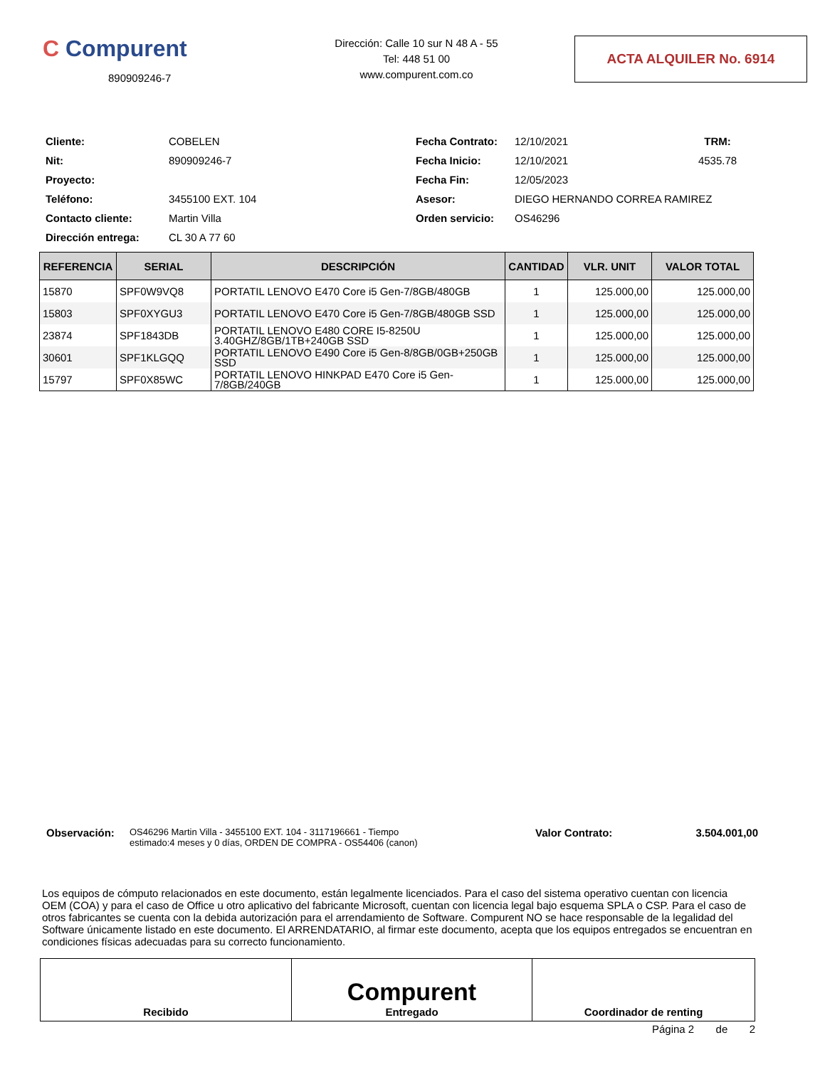C Compurent
890909246-7
Dirección: Calle 10 sur N 48 A - 55
Tel: 448 51 00
www.compurent.com.co
ACTA ALQUILER No. 6914
Cliente: COBELEN Fecha Contrato: 12/10/2021 TRM: Nit: 890909246-7 Fecha Inicio: 12/10/2021 4535.78 Proyecto: Fecha Fin: 12/05/2023 Teléfono: 3455100 EXT. 104 Asesor: DIEGO HERNANDO CORREA RAMIREZ Contacto cliente: Martin Villa Orden servicio: OS46296 Dirección entrega: CL 30 A 77 60
| REFERENCIA | SERIAL | DESCRIPCIÓN | CANTIDAD | VLR. UNIT | VALOR TOTAL |
| --- | --- | --- | --- | --- | --- |
| 15870 | SPF0W9VQ8 | PORTATIL LENOVO E470 Core i5 Gen-7/8GB/480GB | 1 | 125.000,00 | 125.000,00 |
| 15803 | SPF0XYGU3 | PORTATIL LENOVO E470 Core i5 Gen-7/8GB/480GB SSD | 1 | 125.000,00 | 125.000,00 |
| 23874 | SPF1843DB | PORTATIL LENOVO E480 CORE I5-8250U 3.40GHZ/8GB/1TB+240GB SSD | 1 | 125.000,00 | 125.000,00 |
| 30601 | SPF1KLGQQ | PORTATIL LENOVO E490 Core i5 Gen-8/8GB/0GB+250GB SSD | 1 | 125.000,00 | 125.000,00 |
| 15797 | SPF0X85WC | PORTATIL LENOVO HINKPAD E470 Core i5 Gen-7/8GB/240GB | 1 | 125.000,00 | 125.000,00 |
Observación: OS46296 Martin Villa - 3455100 EXT. 104 - 3117196661 - Tiempo estimado:4 meses y 0 días, ORDEN DE COMPRA - OS54406 (canon) Valor Contrato: 3.504.001,00
Los equipos de cómputo relacionados en este documento, están legalmente licenciados. Para el caso del sistema operativo cuentan con licencia OEM (COA) y para el caso de Office u otro aplicativo del fabricante Microsoft, cuentan con licencia legal bajo esquema SPLA o CSP. Para el caso de otros fabricantes se cuenta con la debida autorización para el arrendamiento de Software. Compurent NO se hace responsable de la legalidad del Software únicamente listado en este documento. El ARRENDATARIO, al firmar este documento, acepta que los equipos entregados se encuentran en condiciones físicas adecuadas para su correcto funcionamiento.
| Recibido | Compurent Entregado | Coordinador de renting |
Página 2 de 2